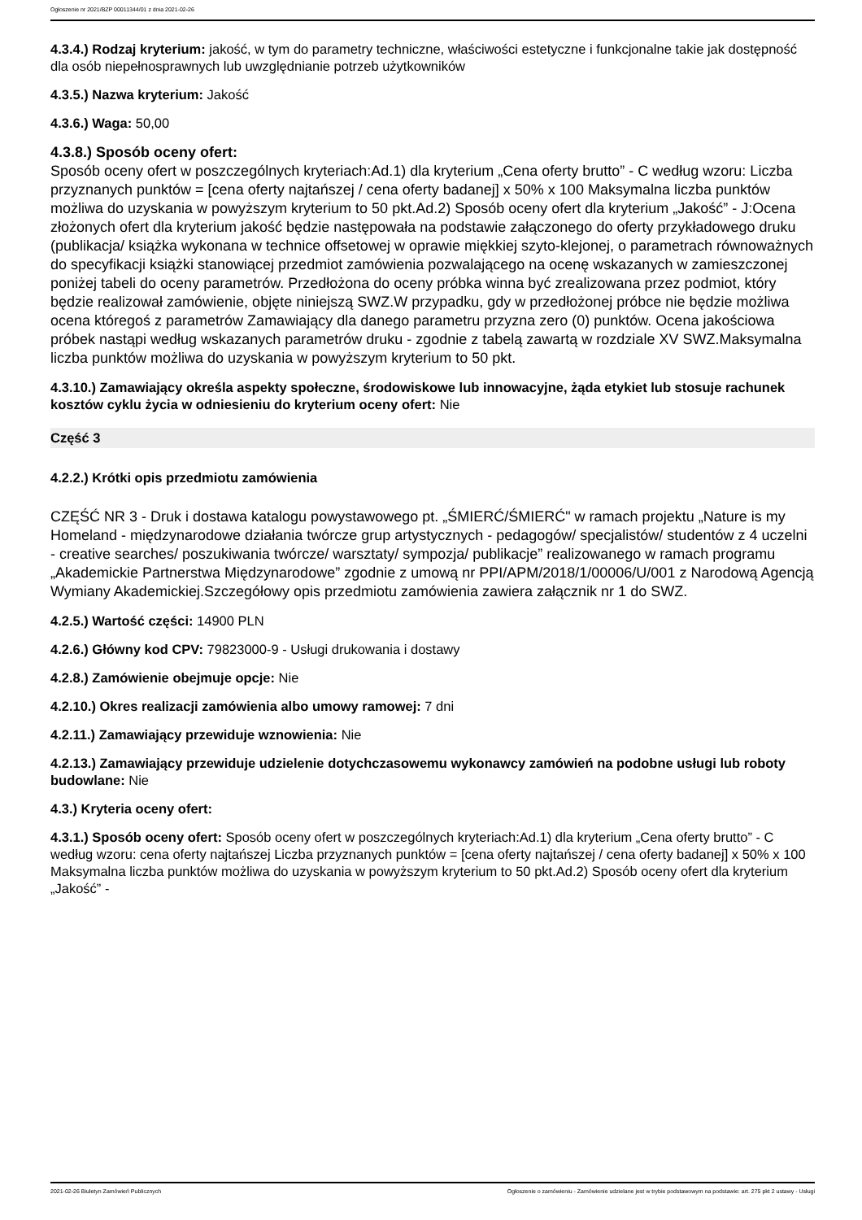Ogłoszenie nr 2021/BZP 00011344/01 z dnia 2021-02-26
4.3.4.) Rodzaj kryterium: jakość, w tym do parametry techniczne, właściwości estetyczne i funkcjonalne takie jak dostępność dla osób niepełnosprawnych lub uwzględnianie potrzeb użytkowników
4.3.5.) Nazwa kryterium: Jakość
4.3.6.) Waga: 50,00
4.3.8.) Sposób oceny ofert:
Sposób oceny ofert w poszczególnych kryteriach:Ad.1) dla kryterium „Cena oferty brutto” - C według wzoru: Liczba przyznanych punktów = [cena oferty najtańszej / cena oferty badanej] x 50% x 100 Maksymalna liczba punktów możliwa do uzyskania w powyższym kryterium to 50 pkt.Ad.2) Sposób oceny ofert dla kryterium „Jakość” - J:Ocena złożonych ofert dla kryterium jakość będzie następowała na podstawie załączonego do oferty przykładowego druku (publikacja/ książka wykonana w technice offsetowej w oprawie miękkiej szyto-klejonej, o parametrach równoważnych do specyfikacji książki stanowiącej przedmiot zamówienia pozwalającego na ocenę wskazanych w zamieszczonej poniżej tabeli do oceny parametrów. Przedłożona do oceny próbka winna być zrealizowana przez podmiot, który będzie realizował zamówienie, objęte niniejszą SWZ.W przypadku, gdy w przedłożonej próbce nie będzie możliwa ocena któregoś z parametrów Zamawiający dla danego parametru przyzna zero (0) punktów. Ocena jakościowa próbek nastąpi według wskazanych parametrów druku - zgodnie z tabelą zawartą w rozdziale XV SWZ.Maksymalna liczba punktów możliwa do uzyskania w powyższym kryterium to 50 pkt.
4.3.10.) Zamawiający określa aspekty społeczne, środowiskowe lub innowacyjne, żąda etykiet lub stosuje rachunek kosztów cyklu życia w odniesieniu do kryterium oceny ofert: Nie
Część 3
4.2.2.) Krótki opis przedmiotu zamówienia
CZĘŚĆ NR 3 - Druk i dostawa katalogu powystawowego pt. „ŚMIERĆ/ŚMIERĆ" w ramach projektu „Nature is my Homeland - międzynarodowe działania twórcze grup artystycznych - pedagogów/ specjalistów/ studentów z 4 uczelni - creative searches/ poszukiwania twórcze/ warsztaty/ sympozja/ publikacje” realizowanego w ramach programu „Akademickie Partnerstwa Międzynarodowe” zgodnie z umową nr PPI/APM/2018/1/00006/U/001 z Narodową Agencją Wymiany Akademickiej.Szczegółowy opis przedmiotu zamówienia zawiera załącznik nr 1 do SWZ.
4.2.5.) Wartość części: 14900 PLN
4.2.6.) Główny kod CPV: 79823000-9 - Usługi drukowania i dostawy
4.2.8.) Zamówienie obejmuje opcje: Nie
4.2.10.) Okres realizacji zamówienia albo umowy ramowej: 7 dni
4.2.11.) Zamawiający przewiduje wznowienia: Nie
4.2.13.) Zamawiający przewiduje udzielenie dotychczasowemu wykonawcy zamówień na podobne usługi lub roboty budowlane: Nie
4.3.) Kryteria oceny ofert:
4.3.1.) Sposób oceny ofert: Sposób oceny ofert w poszczególnych kryteriach:Ad.1) dla kryterium „Cena oferty brutto” - C według wzoru: cena oferty najtańszej Liczba przyznanych punktów = [cena oferty najtańszej / cena oferty badanej] x 50% x 100 Maksymalna liczba punktów możliwa do uzyskania w powyższym kryterium to 50 pkt.Ad.2) Sposób oceny ofert dla kryterium „Jakość” -
2021-02-26 Biuletyn Zamówień Publicznych Ogłoszenie o zamówieniu - Zamówienie udzielane jest w trybie podstawowym na podstawie: art. 275 pkt 2 ustawy - Usługi